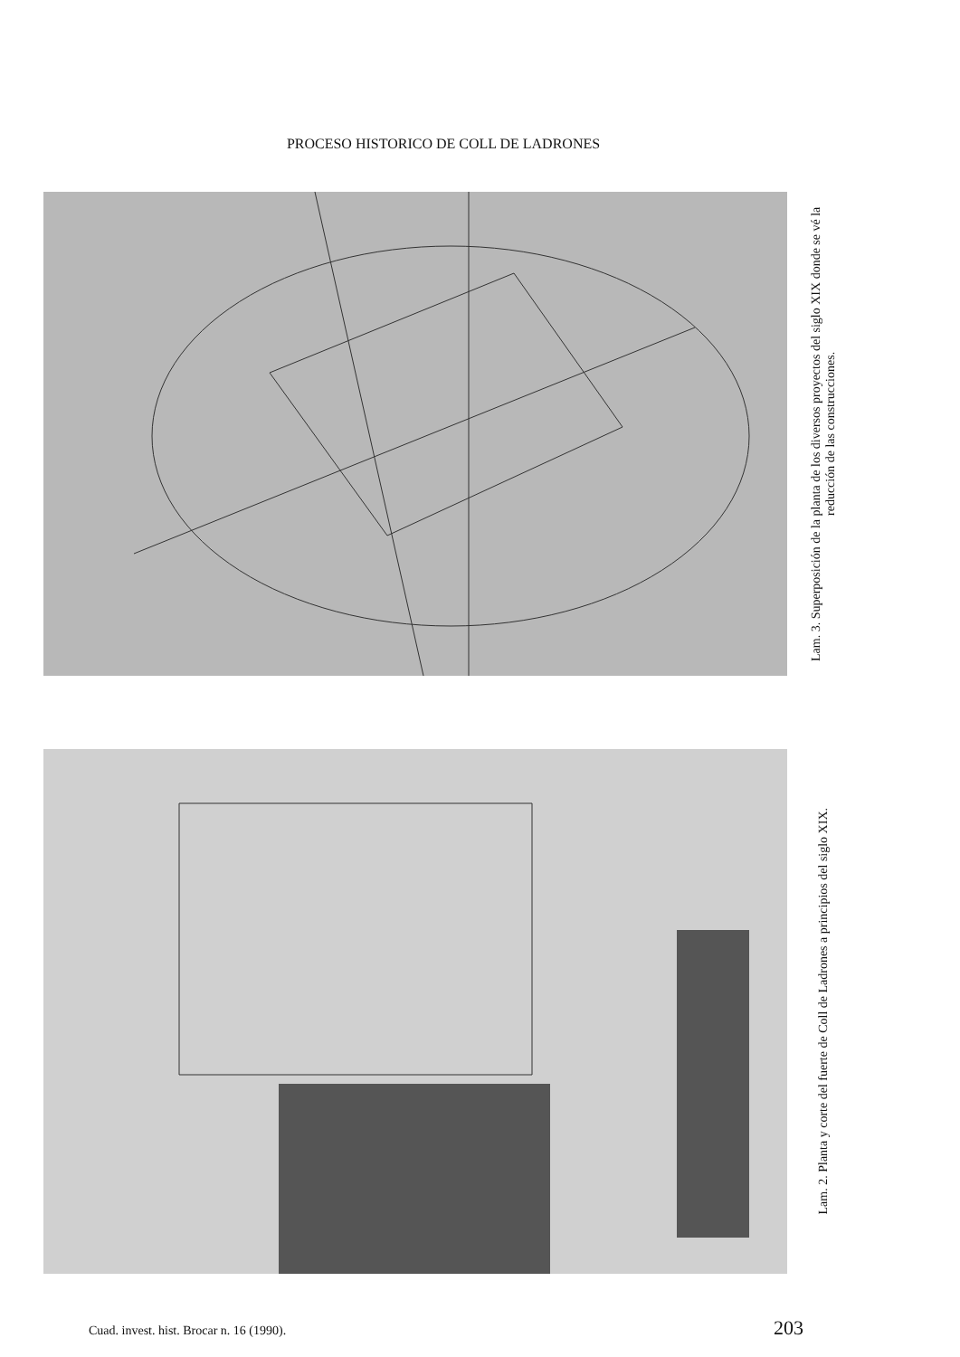PROCESO HISTORICO DE COLL DE LADRONES
Lam. 3. Superposición de la planta de los diversos proyectos del siglo XIX donde se vé la reducción de las construcciones.
Lam. 2. Planta y corte del fuerte de Coll de Ladrones a principios del siglo XIX.
Cuad. invest. hist. Brocar n. 16 (1990). 203